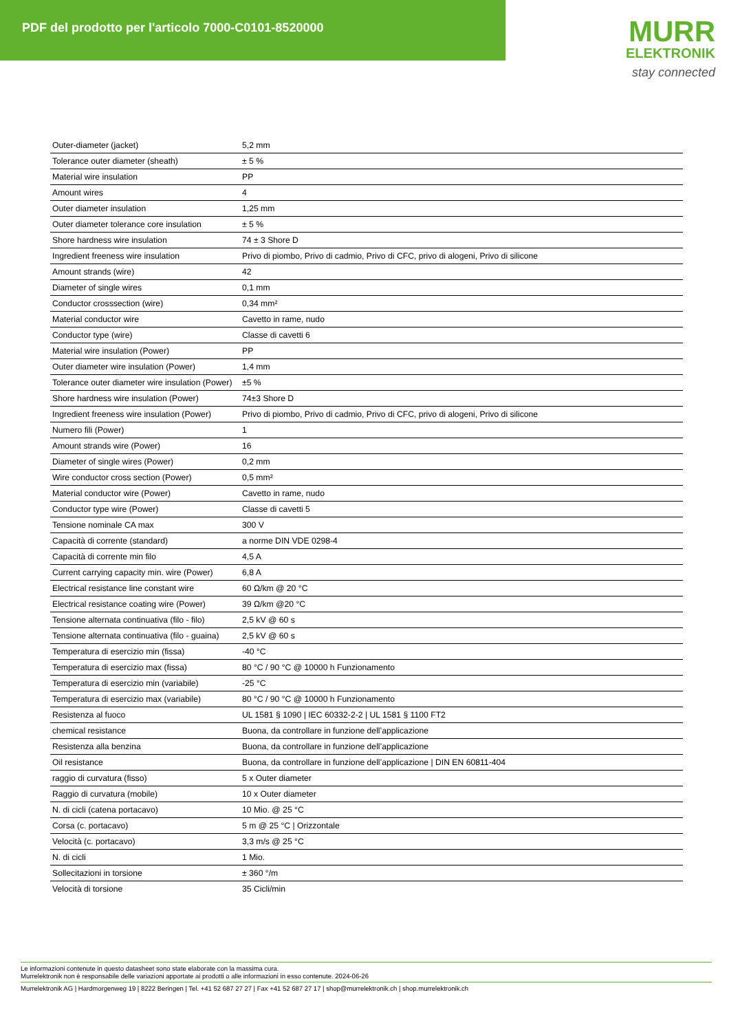PDF del prodotto per l'articolo 7000-C0101-8520000
MURR
ELEKTRONIK
stay connected
| Outer-diameter (jacket) | 5,2 mm |
| Tolerance outer diameter (sheath) | ± 5 % |
| Material wire insulation | PP |
| Amount wires | 4 |
| Outer diameter insulation | 1,25 mm |
| Outer diameter tolerance core insulation | ± 5 % |
| Shore hardness wire insulation | 74 ± 3 Shore D |
| Ingredient freeness wire insulation | Privo di piombo, Privo di cadmio, Privo di CFC, privo di alogeni, Privo di silicone |
| Amount strands (wire) | 42 |
| Diameter of single wires | 0,1 mm |
| Conductor crosssection (wire) | 0,34 mm² |
| Material conductor wire | Cavetto in rame, nudo |
| Conductor type (wire) | Classe di cavetti 6 |
| Material wire insulation (Power) | PP |
| Outer diameter wire insulation (Power) | 1,4 mm |
| Tolerance outer diameter wire insulation (Power) | ±5 % |
| Shore hardness wire insulation (Power) | 74±3 Shore D |
| Ingredient freeness wire insulation (Power) | Privo di piombo, Privo di cadmio, Privo di CFC, privo di alogeni, Privo di silicone |
| Numero fili (Power) | 1 |
| Amount strands wire (Power) | 16 |
| Diameter of single wires (Power) | 0,2 mm |
| Wire conductor cross section (Power) | 0,5 mm² |
| Material conductor wire (Power) | Cavetto in rame, nudo |
| Conductor type wire (Power) | Classe di cavetti 5 |
| Tensione nominale CA max | 300 V |
| Capacità di corrente (standard) | a norme DIN VDE 0298-4 |
| Capacità di corrente min filo | 4,5 A |
| Current carrying capacity min. wire (Power) | 6,8 A |
| Electrical resistance line constant wire | 60 Ω/km @ 20 °C |
| Electrical resistance coating wire (Power) | 39 Ω/km @20 °C |
| Tensione alternata continuativa (filo - filo) | 2,5 kV @ 60 s |
| Tensione alternata continuativa (filo - guaina) | 2,5 kV @ 60 s |
| Temperatura di esercizio min (fissa) | -40 °C |
| Temperatura di esercizio max (fissa) | 80 °C / 90 °C @ 10000 h Funzionamento |
| Temperatura di esercizio min (variabile) | -25 °C |
| Temperatura di esercizio max (variabile) | 80 °C / 90 °C @ 10000 h Funzionamento |
| Resistenza al fuoco | UL 1581 § 1090 / IEC 60332-2-2 / UL 1581 § 1100 FT2 |
| chemical resistance | Buona, da controllare in funzione dell’applicazione |
| Resistenza alla benzina | Buona, da controllare in funzione dell’applicazione |
| Oil resistance | Buona, da controllare in funzione dell’applicazione / DIN EN 60811-404 |
| raggio di curvatura (fisso) | 5 x Outer diameter |
| Raggio di curvatura (mobile) | 10 x Outer diameter |
| N. di cicli (catena portacavo) | 10 Mio. @ 25 °C |
| Corsa (c. portacavo) | 5 m @ 25 °C / Orizzontale |
| Velocità (c. portacavo) | 3,3 m/s @ 25 °C |
| N. di cicli | 1 Mio. |
| Sollecitazioni in torsione | ± 360 °/m |
| Velocità di torsione | 35 Cicli/min |
Le informazioni contenute in questo datasheet sono state elaborate con la massima cura.
Murrelektronik non è responsabile delle variazioni apportate ai prodotti o alle informazioni in esso contenute. 2024-06-26
Murrelektronik AG | Hardmorgenweg 19 | 8222 Beringen | Tel. +41 52 687 27 27 | Fax +41 52 687 27 17 | shop@murrelektronik.ch | shop.murrelektronik.ch